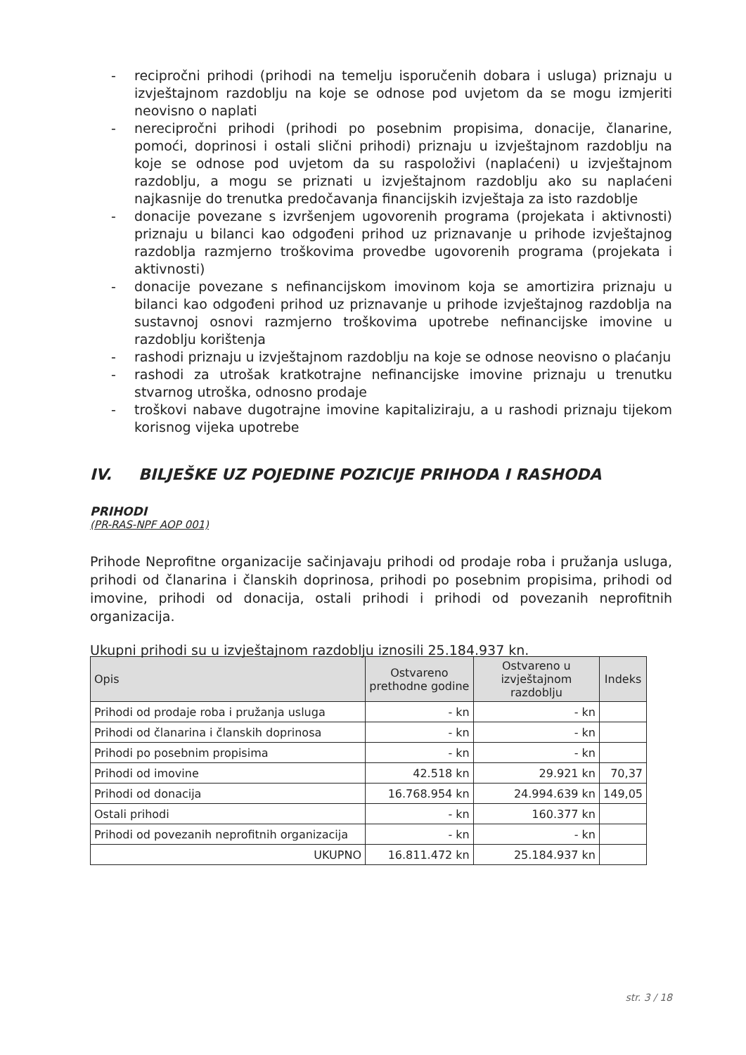- recipročni prihodi (prihodi na temelju isporučenih dobara i usluga) priznaju u izvještajnom razdoblju na koje se odnose pod uvjetom da se mogu izmjeriti neovisno o naplati
- nerecipročni prihodi (prihodi po posebnim propisima, donacije, članarine, pomoći, doprinosi i ostali slični prihodi) priznaju u izvještajnom razdoblju na koje se odnose pod uvjetom da su raspoloživi (naplaćeni) u izvještajnom razdoblju, a mogu se priznati u izvještajnom razdoblju ako su naplaćeni najkasnije do trenutka predočavanja financijskih izvještaja za isto razdoblje
- donacije povezane s izvršenjem ugovorenih programa (projekata i aktivnosti) priznaju u bilanci kao odgođeni prihod uz priznavanje u prihode izvještajnog razdoblja razmjerno troškovima provedbe ugovorenih programa (projekata i aktivnosti)
- donacije povezane s nefinancijskom imovinom koja se amortizira priznaju u bilanci kao odgođeni prihod uz priznavanje u prihode izvještajnog razdoblja na sustavnoj osnovi razmjerno troškovima upotrebe nefinancijske imovine u razdoblju korištenja
- rashodi priznaju u izvještajnom razdoblju na koje se odnose neovisno o plaćanju
- rashodi za utrošak kratkotrajne nefinancijske imovine priznaju u trenutku stvarnog utroška, odnosno prodaje
- troškovi nabave dugotrajne imovine kapitaliziraju, a u rashodi priznaju tijekom korisnog vijeka upotrebe
IV. BILJEŠKE UZ POJEDINE POZICIJE PRIHODA I RASHODA
PRIHODI
(PR-RAS-NPF AOP 001)
Prihode Neprofitne organizacije sačinjavaju prihodi od prodaje roba i pružanja usluga, prihodi od članarina i članskih doprinosa, prihodi po posebnim propisima, prihodi od imovine, prihodi od donacija, ostali prihodi i prihodi od povezanih neprofitnih organizacija.
Ukupni prihodi su u izvještajnom razdoblju iznosili 25.184.937 kn.
| Opis | Ostvareno prethodne godine | Ostvareno u izvještajnom razdoblju | Indeks |
| --- | --- | --- | --- |
| Prihodi od prodaje roba i pružanja usluga | - kn | - kn | |
| Prihodi od članarina i članskih doprinosa | - kn | - kn | |
| Prihodi po posebnim propisima | - kn | - kn | |
| Prihodi od imovine | 42.518 kn | 29.921 kn | 70,37 |
| Prihodi od donacija | 16.768.954 kn | 24.994.639 kn | 149,05 |
| Ostali prihodi | - kn | 160.377 kn | |
| Prihodi od povezanih neprofitnih organizacija | - kn | - kn | |
| UKUPNO | 16.811.472 kn | 25.184.937 kn | |
str. 3 / 18